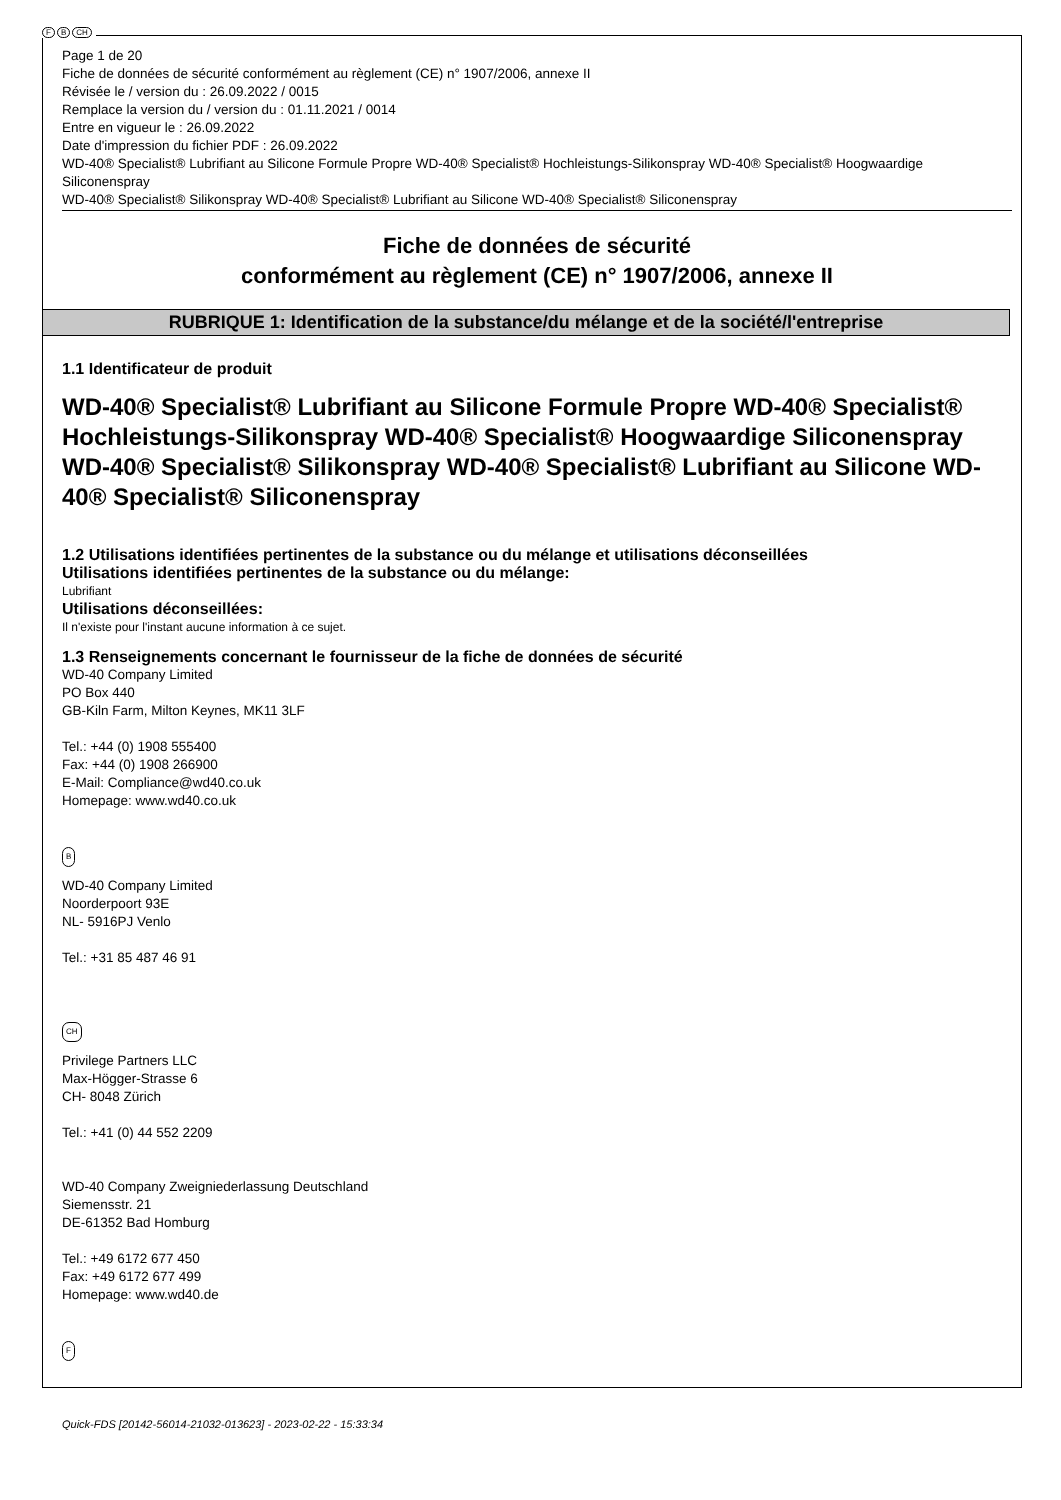F B CH
Page 1 de 20
Fiche de données de sécurité conformément au règlement (CE) n° 1907/2006, annexe II
Révisée le / version du : 26.09.2022 / 0015
Remplace la version du / version du : 01.11.2021 / 0014
Entre en vigueur le : 26.09.2022
Date d'impression du fichier PDF : 26.09.2022
WD-40® Specialist® Lubrifiant au Silicone Formule Propre WD-40® Specialist® Hochleistungs-Silikonspray WD-40® Specialist® Hoogwaardige Siliconenspray
WD-40® Specialist® Silikonspray WD-40® Specialist® Lubrifiant au Silicone WD-40® Specialist® Siliconenspray
Fiche de données de sécurité
conformément au règlement (CE) n° 1907/2006, annexe II
RUBRIQUE 1: Identification de la substance/du mélange et de la société/l'entreprise
1.1 Identificateur de produit
WD-40® Specialist® Lubrifiant au Silicone Formule Propre WD-40® Specialist® Hochleistungs-Silikonspray WD-40® Specialist® Hoogwaardige Siliconenspray
WD-40® Specialist® Silikonspray WD-40® Specialist® Lubrifiant au Silicone WD-40® Specialist® Siliconenspray
1.2 Utilisations identifiées pertinentes de la substance ou du mélange et utilisations déconseillées
Utilisations identifiées pertinentes de la substance ou du mélange:
Lubrifiant
Utilisations déconseillées:
Il n'existe pour l'instant aucune information à ce sujet.
1.3 Renseignements concernant le fournisseur de la fiche de données de sécurité
WD-40 Company Limited
PO Box 440
GB-Kiln Farm, Milton Keynes, MK11 3LF
Tel.: +44 (0) 1908 555400
Fax: +44 (0) 1908 266900
E-Mail: Compliance@wd40.co.uk
Homepage: www.wd40.co.uk
B
WD-40 Company Limited
Noorderpoort 93E
NL- 5916PJ Venlo
Tel.: +31 85 487 46 91
CH
Privilege Partners LLC
Max-Högger-Strasse 6
CH- 8048 Zürich
Tel.: +41 (0) 44 552 2209
WD-40 Company Zweigniederlassung Deutschland
Siemensstr. 21
DE-61352 Bad Homburg
Tel.: +49 6172 677 450
Fax: +49 6172 677 499
Homepage: www.wd40.de
F
Quick-FDS [20142-56014-21032-013623] - 2023-02-22 - 15:33:34